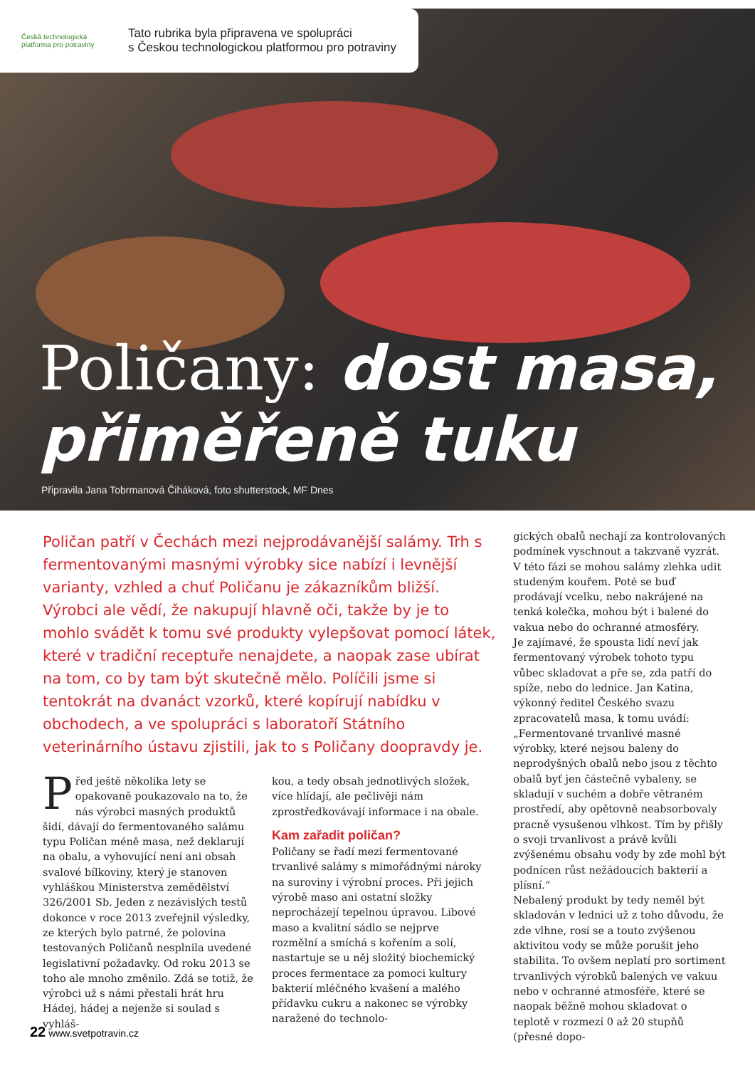Česká technologická platforma pro potraviny
Tato rubrika byla připravena ve spolupráci
s Českou technologickou platformou pro potraviny
Poličany: dost masa,
přiměřeně tuku
Připravila Jana Tobrmanová Čiháková, foto shutterstock, MF Dnes
Poličan patří v Čechách mezi nejprodávanější salámy. Trh s fermentovanými masnými výrobky sice nabízí i levnější varianty, vzhled a chuť Poličanu je zákazníkům bližší. Výrobci ale vědí, že nakupují hlavně oči, takže by je to mohlo svádět k tomu své produkty vylepšovat pomocí látek, které v tradiční receptuře nenajdete, a naopak zase ubírat na tom, co by tam být skutečně mělo. Políčili jsme si tentokrát na dvanáct vzorků, které kopírují nabídku v obchodech, a ve spolupráci s laboratoří Státního veterinárního ústavu zjistili, jak to s Poličany doopravdy je.
Před ještě několika lety se opakovaně poukazovalo na to, že nás výrobci masných produktů šidí, dávají do fermentovaného salámu typu Poličan méně masa, než deklarují na obalu, a vyhovující není ani obsah svalové bílkoviny, který je stanoven vyhláškou Ministerstva zemědělství 326/2001 Sb. Jeden z nezávislých testů dokonce v roce 2013 zveřejnil výsledky, ze kterých bylo patrné, že polovina testovaných Poličanů nesplnila uvedené legislativní požadavky. Od roku 2013 se toho ale mnoho změnilo. Zdá se totiž, že výrobci už s námi přestali hrát hru Hádej, hádej a nejenže si soulad s vyhláš-
kou, a tedy obsah jednotlivých složek, více hlídají, ale pečlivěji nám zprostředkovávají informace i na obale.
Kam zařadit poličan?
Poličany se řadí mezi fermentované trvanlivé salámy s mimořádnými nároky na suroviny i výrobní proces. Při jejich výrobě maso ani ostatní složky neprocházejí tepelnou úpravou. Libové maso a kvalitní sádlo se nejprve rozmělní a smíchá s kořením a solí, nastartuje se u něj složitý biochemický proces fermentace za pomoci kultury bakterií mléčného kvašení a malého přídavku cukru a nakonec se výrobky naražené do technolo-
gických obalů nechají za kontrolovaných podmínek vyschnout a takzvaně vyzrát. V této fázi se mohou salámy zlehka udit studeným kouřem. Poté se buď prodávají vcelku, nebo nakrájené na tenká kolečka, mohou být i balené do vakua nebo do ochranné atmosféry.
Je zajímavé, že spousta lidí neví jak fermentovaný výrobek tohoto typu vůbec skladovat a pře se, zda patří do spíže, nebo do lednice. Jan Katina, výkonný ředitel Českého svazu zpracovatelů masa, k tomu uvádí: „Fermentované trvanlivé masné výrobky, které nejsou baleny do neprodyšných obalů nebo jsou z těchto obalů byť jen částečně vybaleny, se skladují v suchém a dobře větraném prostředí, aby opětovně neabsorbovaly pracně vysušenou vlhkost. Tím by přišly o svoji trvanlivost a právě kvůli zvýšenému obsahu vody by zde mohl být podnícen růst nežádoucích bakterií a plísní.“
Nebalený produkt by tedy neměl být skladován v lednici už z toho důvodu, že zde vlhne, rosí se a touto zvýšenou aktivitou vody se může porušit jeho stabilita. To ovšem neplatí pro sortiment trvanlivých výrobků balených ve vakuu nebo v ochranné atmosféře, které se naopak běžně mohou skladovat o teplotě v rozmezí 0 až 20 stupňů (přesné dopo-
22 www.svetpotravin.cz